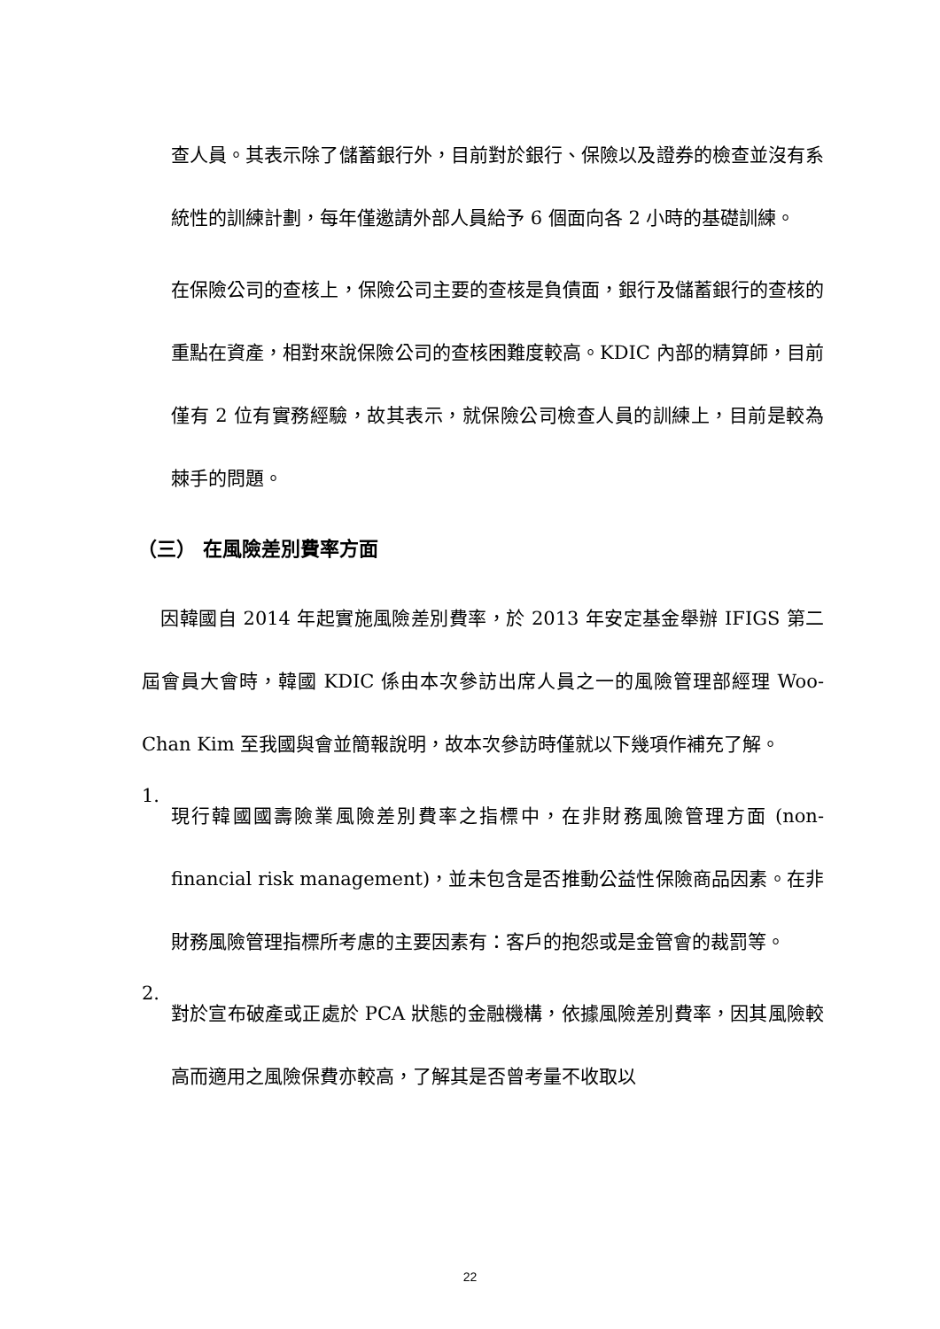查人員。其表示除了儲蓄銀行外，目前對於銀行、保險以及證券的檢查並沒有系統性的訓練計劃，每年僅邀請外部人員給予 6 個面向各 2 小時的基礎訓練。
在保險公司的查核上，保險公司主要的查核是負債面，銀行及儲蓄銀行的查核的重點在資產，相對來說保險公司的查核困難度較高。KDIC 內部的精算師，目前僅有 2 位有實務經驗，故其表示，就保險公司檢查人員的訓練上，目前是較為棘手的問題。
（三） 在風險差別費率方面
　因韓國自 2014 年起實施風險差別費率，於 2013 年安定基金舉辦 IFIGS 第二屆會員大會時，韓國 KDIC 係由本次參訪出席人員之一的風險管理部經理 Woo-Chan Kim 至我國與會並簡報說明，故本次參訪時僅就以下幾項作補充了解。
1.
現行韓國國壽險業風險差別費率之指標中，在非財務風險管理方面 (non-financial risk management)，並未包含是否推動公益性保險商品因素。在非財務風險管理指標所考慮的主要因素有：客戶的抱怨或是金管會的裁罰等。
2.
對於宣布破產或正處於 PCA 狀態的金融機構，依據風險差別費率，因其風險較高而適用之風險保費亦較高，了解其是否曾考量不收取以
22